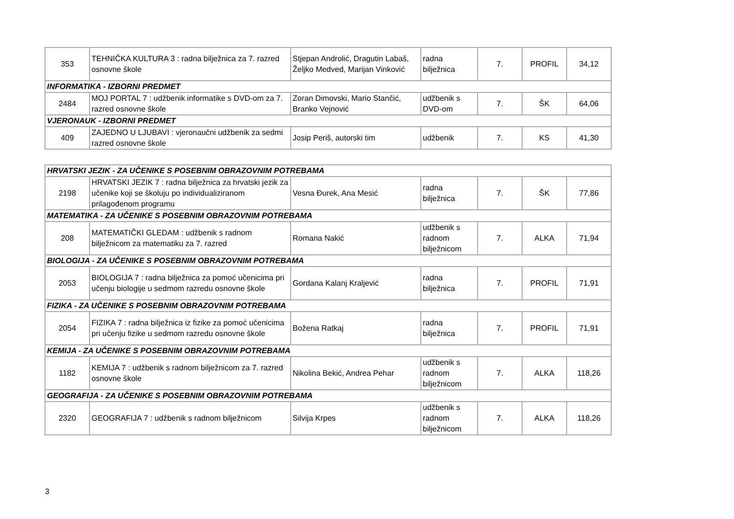| 353 | TEHNIČKA KULTURA 3 : radna bilježnica za 7. razred osnovne škole | Stjepan Androlić, Dragutin Labaš, Željko Medved, Marijan Vinković | radna bilježnica | 7. | PROFIL | 34,12 |
| INFORMATIKA - IZBORNI PREDMET | | | | | | |
| 2484 | MOJ PORTAL 7 : udžbenik informatike s DVD-om za 7. razred osnovne škole | Zoran Dimovski, Mario Stančić, Branko Vejnović | udžbenik s DVD-om | 7. | ŠK | 64,06 |
| VJERONAUK - IZBORNI PREDMET | | | | | | |
| 409 | ZAJEDNO U LJUBAVI : vjeronaučni udžbenik za sedmi razred osnovne škole | Josip Periš, autorski tim | udžbenik | 7. | KS | 41,30 |
| HRVATSKI JEZIK - ZA UČENIKE S POSEBNIM OBRAZOVNIM POTREBAMA | | | | | | |
| 2198 | HRVATSKI JEZIK 7 : radna bilježnica za hrvatski jezik za učenike koji se školuju po individualiziranom prilagođenom programu | Vesna Đurek, Ana Mesić | radna bilježnica | 7. | ŠK | 77,86 |
| MATEMATIKA - ZA UČENIKE S POSEBNIM OBRAZOVNIM POTREBAMA | | | | | | |
| 208 | MATEMATIČKI GLEDAM : udžbenik s radnom bilježnicom za matematiku za 7. razred | Romana Nakić | udžbenik s radnom bilježnicom | 7. | ALKA | 71,94 |
| BIOLOGIJA - ZA UČENIKE S POSEBNIM OBRAZOVNIM POTREBAMA | | | | | | |
| 2053 | BIOLOGIJA 7 : radna bilježnica za pomoć učenicima pri učenju biologije u sedmom razredu osnovne škole | Gordana Kalanj Kraljević | radna bilježnica | 7. | PROFIL | 71,91 |
| FIZIKA - ZA UČENIKE S POSEBNIM OBRAZOVNIM POTREBAMA | | | | | | |
| 2054 | FIZIKA 7 : radna bilježnica iz fizike za pomoć učenicima pri učenju fizike u sedmom razredu osnovne škole | Božena Ratkaj | radna bilježnica | 7. | PROFIL | 71,91 |
| KEMIJA - ZA UČENIKE S POSEBNIM OBRAZOVNIM POTREBAMA | | | | | | |
| 1182 | KEMIJA 7 : udžbenik s radnom bilježnicom za 7. razred osnovne škole | Nikolina Bekić, Andrea Pehar | udžbenik s radnom bilježnicom | 7. | ALKA | 118,26 |
| GEOGRAFIJA - ZA UČENIKE S POSEBNIM OBRAZOVNIM POTREBAMA | | | | | | |
| 2320 | GEOGRAFIJA 7 : udžbenik s radnom bilježnicom | Silvija Krpes | udžbenik s radnom bilježnicom | 7. | ALKA | 118,26 |
3